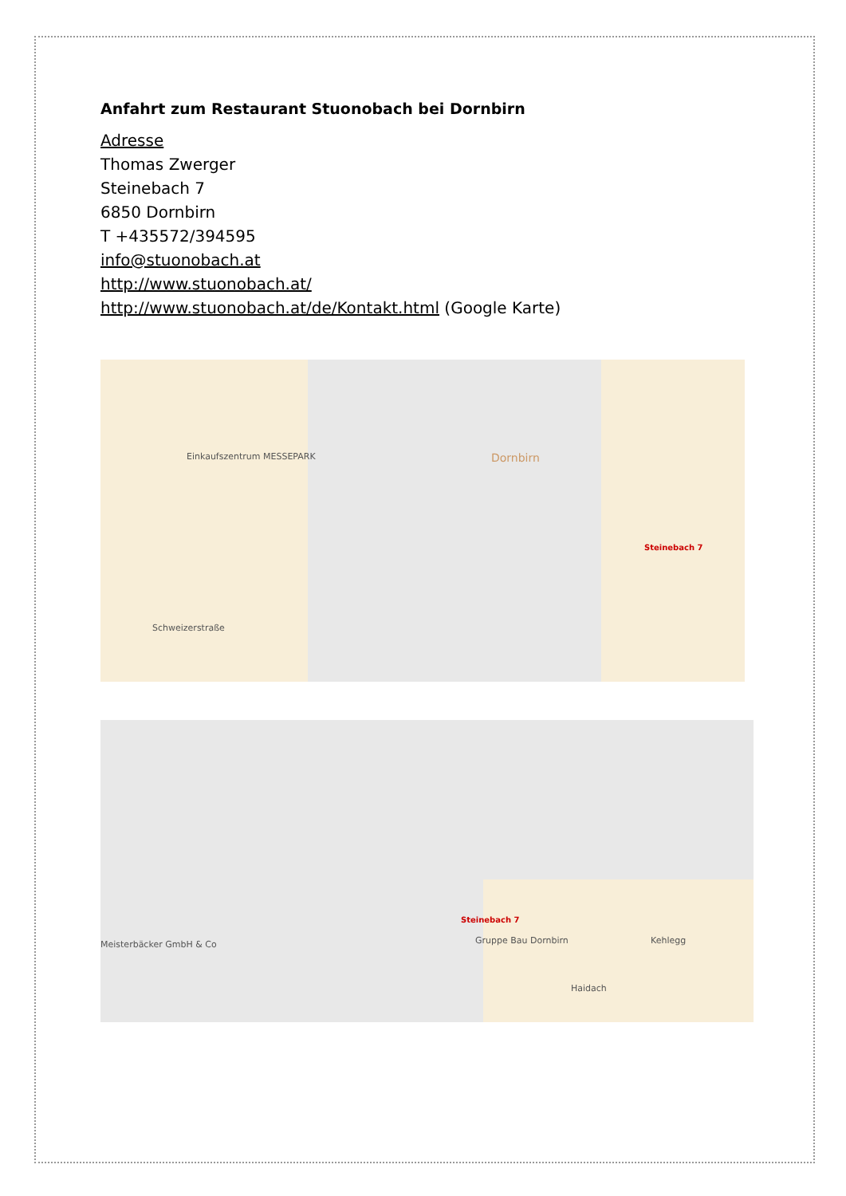Anfahrt zum Restaurant Stuonobach bei Dornbirn
Adresse
Thomas Zwerger
Steinebach 7
6850 Dornbirn
T +435572/394595
info@stuonobach.at
http://www.stuonobach.at/
http://www.stuonobach.at/de/Kontakt.html (Google Karte)
Einkaufszentrum MESSEPARK Dornbirn
Steinebach 7
Schweizerstraße
Steinebach 7
Gruppe Bau Dornbirn Meisterbäcker GmbH & Co Kehlegg
Haidach